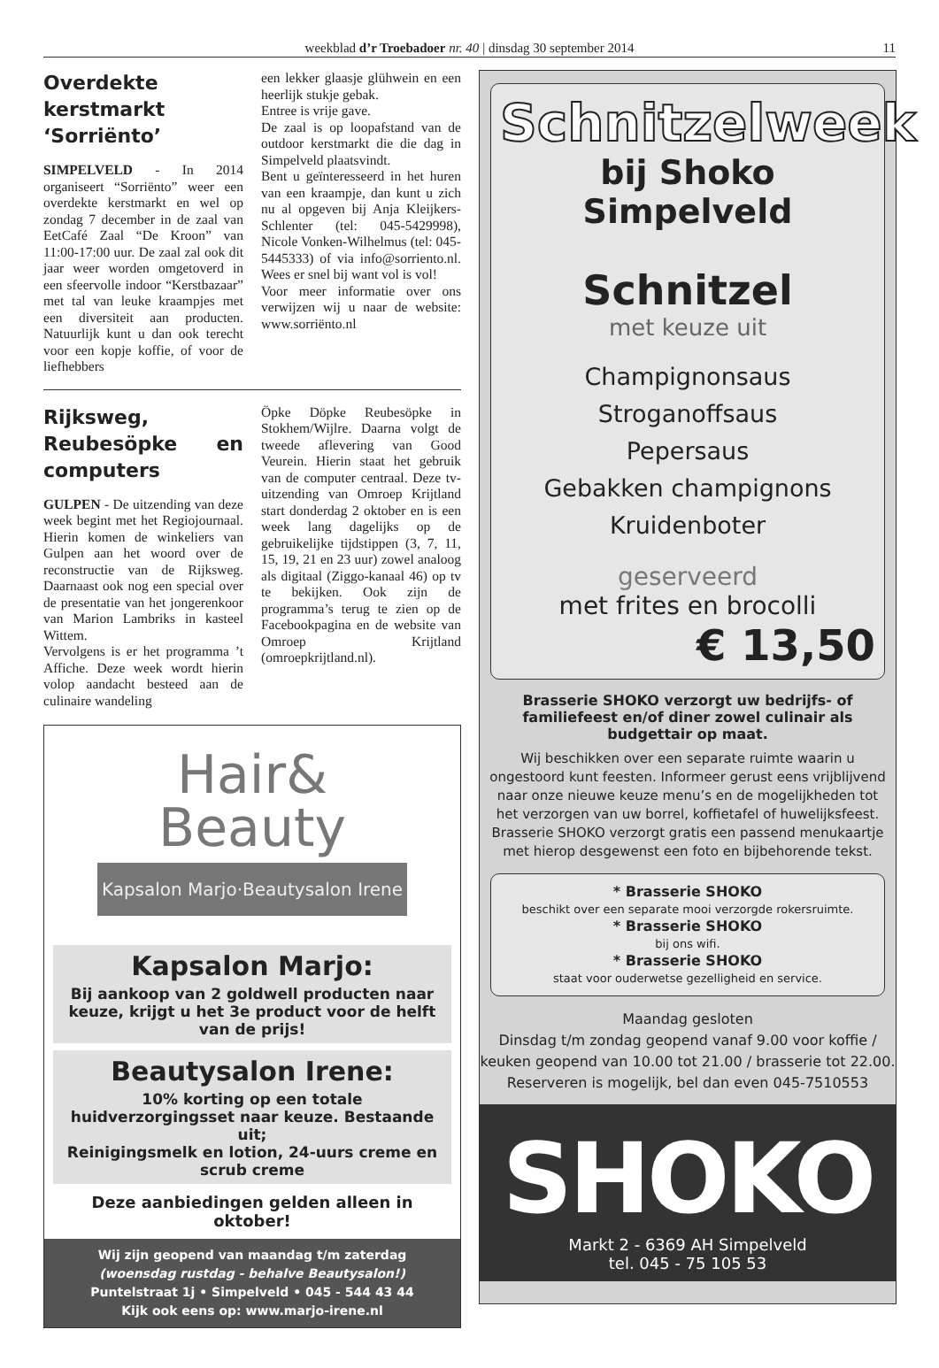weekblad d’r Troebadoer nr. 40 | dinsdag 30 september 2014 11
Overdekte kerstmarkt ‘Sorriënto’
SIMPELVELD - In 2014 organiseert “Sorriënto” weer een overdekte kerstmarkt en wel op zondag 7 december in de zaal van EetCafé Zaal “De Kroon” van 11:00-17:00 uur. De zaal zal ook dit jaar weer worden omgetoverd in een sfeervolle indoor “Kerstbazaar” met tal van leuke kraampjes met een diversiteit aan producten. Natuurlijk kunt u dan ook terecht voor een kopje koffie, of voor de liefhebbers
een lekker glaasje glühwein en een heerlijk stukje gebak.
Entree is vrije gave.
De zaal is op loopafstand van de outdoor kerstmarkt die die dag in Simpelveld plaatsvindt.
Bent u geïnteresseerd in het huren van een kraampje, dan kunt u zich nu al opgeven bij Anja Kleijkers-Schlenter (tel: 045-5429998), Nicole Vonken-Wilhelmus (tel: 045-5445333) of via info@sorriento.nl. Wees er snel bij want vol is vol!
Voor meer informatie over ons verwijzen wij u naar de website: www.sorriënto.nl
Rijksweg, Reubesöpke en computers
GULPEN - De uitzending van deze week begint met het Regiojournaal. Hierin komen de winkeliers van Gulpen aan het woord over de reconstructie van de Rijksweg. Daarnaast ook nog een special over de presentatie van het jongerenkoor van Marion Lambriks in kasteel Wittem.
Vervolgens is er het programma ’t Affiche. Deze week wordt hierin volop aandacht besteed aan de culinaire wandeling
Öpke Döpke Reubesöpke in Stokhem/Wijlre. Daarna volgt de tweede aflevering van Good Veurein. Hierin staat het gebruik van de computer centraal. Deze tv-uitzending van Omroep Krijtland start donderdag 2 oktober en is een week lang dagelijks op de gebruikelijke tijdstippen (3, 7, 11, 15, 19, 21 en 23 uur) zowel analoog als digitaal (Ziggo-kanaal 46) op tv te bekijken. Ook zijn de programma’s terug te zien op de Facebookpagina en de website van Omroep Krijtland (omroepkrijtland.nl).
Hair&
Beauty
Kapsalon Marjo·Beautysalon Irene
Kapsalon Marjo:
Bij aankoop van 2 goldwell producten naar keuze, krijgt u het 3e product voor de helft van de prijs!
Beautysalon Irene:
10% korting op een totale huidverzorgingsset naar keuze. Bestaande uit;
Reinigingsmelk en lotion, 24-uurs creme en scrub creme
Deze aanbiedingen gelden alleen in oktober!
Wij zijn geopend van maandag t/m zaterdag
(woensdag rustdag - behalve Beautysalon!)
Puntelstraat 1j • Simpelveld • 045 - 544 43 44
Kijk ook eens op: www.marjo-irene.nl
Schnitzelweek
bij Shoko Simpelveld
Schnitzel
met keuze uit
Champignonsaus
Stroganoffsaus
Pepersaus
Gebakken champignons
Kruidenboter
geserveerd
met frites en brocolli
€ 13,50
Brasserie SHOKO verzorgt uw bedrijfs- of familiefeest en/of diner zowel culinair als budgettair op maat.
Wij beschikken over een separate ruimte waarin u ongestoord kunt feesten. Informeer gerust eens vrijblijvend naar onze nieuwe keuze menu’s en de mogelijkheden tot het verzorgen van uw borrel, koffietafel of huwelijksfeest. Brasserie SHOKO verzorgt gratis een passend menukaartje met hierop desgewenst een foto en bijbehorende tekst.
* Brasserie SHOKO
beschikt over een separate mooi verzorgde rokersruimte.
* Brasserie SHOKO
bij ons wifi.
* Brasserie SHOKO
staat voor ouderwetse gezelligheid en service.
Maandag gesloten
Dinsdag t/m zondag geopend vanaf 9.00 voor koffie / keuken geopend van 10.00 tot 21.00 / brasserie tot 22.00.
Reserveren is mogelijk, bel dan even 045-7510553
SHOKO
Markt 2 - 6369 AH Simpelveld
tel. 045 - 75 105 53